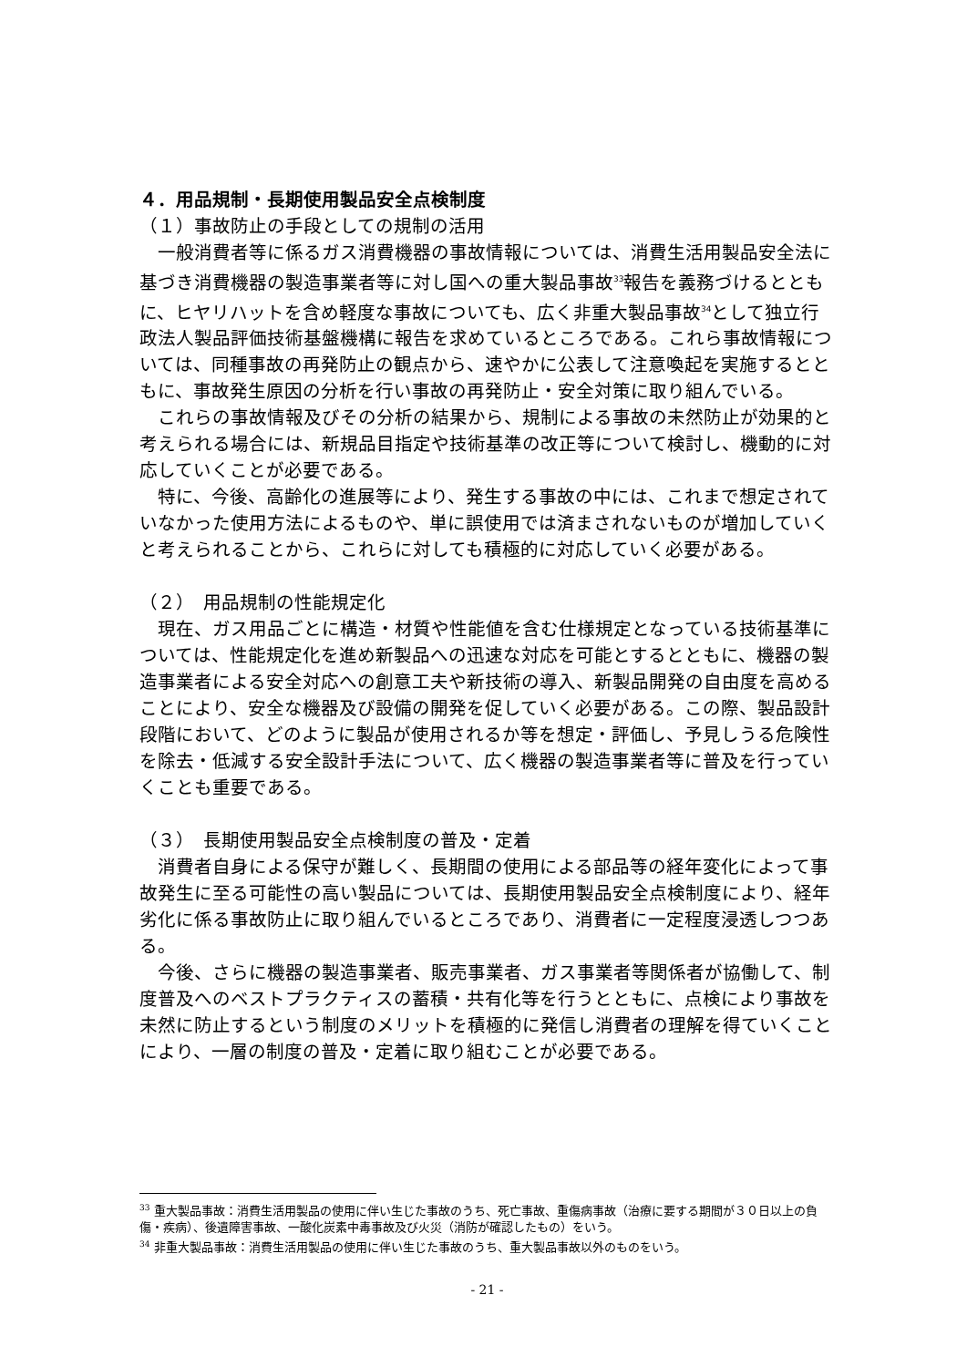４．用品規制・長期使用製品安全点検制度
（１）事故防止の手段としての規制の活用
　一般消費者等に係るガス消費機器の事故情報については、消費生活用製品安全法に基づき消費機器の製造事業者等に対し国への重大製品事故<sup>33</sup>報告を義務づけるとともに、ヒヤリハットを含め軽度な事故についても、広く非重大製品事故<sup>34</sup>として独立行政法人製品評価技術基盤機構に報告を求めているところである。これら事故情報については、同種事故の再発防止の観点から、速やかに公表して注意喚起を実施するとともに、事故発生原因の分析を行い事故の再発防止・安全対策に取り組んでいる。
　これらの事故情報及びその分析の結果から、規制による事故の未然防止が効果的と考えられる場合には、新規品目指定や技術基準の改正等について検討し、機動的に対応していくことが必要である。
　特に、今後、高齢化の進展等により、発生する事故の中には、これまで想定されていなかった使用方法によるものや、単に誤使用では済まされないものが増加していくと考えられることから、これらに対しても積極的に対応していく必要がある。
（２）　用品規制の性能規定化
　現在、ガス用品ごとに構造・材質や性能値を含む仕様規定となっている技術基準については、性能規定化を進め新製品への迅速な対応を可能とするとともに、機器の製造事業者による安全対応への創意工夫や新技術の導入、新製品開発の自由度を高めることにより、安全な機器及び設備の開発を促していく必要がある。この際、製品設計段階において、どのように製品が使用されるか等を想定・評価し、予見しうる危険性を除去・低減する安全設計手法について、広く機器の製造事業者等に普及を行っていくことも重要である。
（３）　長期使用製品安全点検制度の普及・定着
　消費者自身による保守が難しく、長期間の使用による部品等の経年変化によって事故発生に至る可能性の高い製品については、長期使用製品安全点検制度により、経年劣化に係る事故防止に取り組んでいるところであり、消費者に一定程度浸透しつつある。
　今後、さらに機器の製造事業者、販売事業者、ガス事業者等関係者が協働して、制度普及へのベストプラクティスの蓄積・共有化等を行うとともに、点検により事故を未然に防止するという制度のメリットを積極的に発信し消費者の理解を得ていくことにより、一層の制度の普及・定着に取り組むことが必要である。
<sup>33</sup> 重大製品事故：消費生活用製品の使用に伴い生じた事故のうち、死亡事故、重傷病事故（治療に要する期間が３０日以上の負傷・疾病）、後遺障害事故、一酸化炭素中毒事故及び火災（消防が確認したもの）をいう。
<sup>34</sup> 非重大製品事故：消費生活用製品の使用に伴い生じた事故のうち、重大製品事故以外のものをいう。
- 21 -